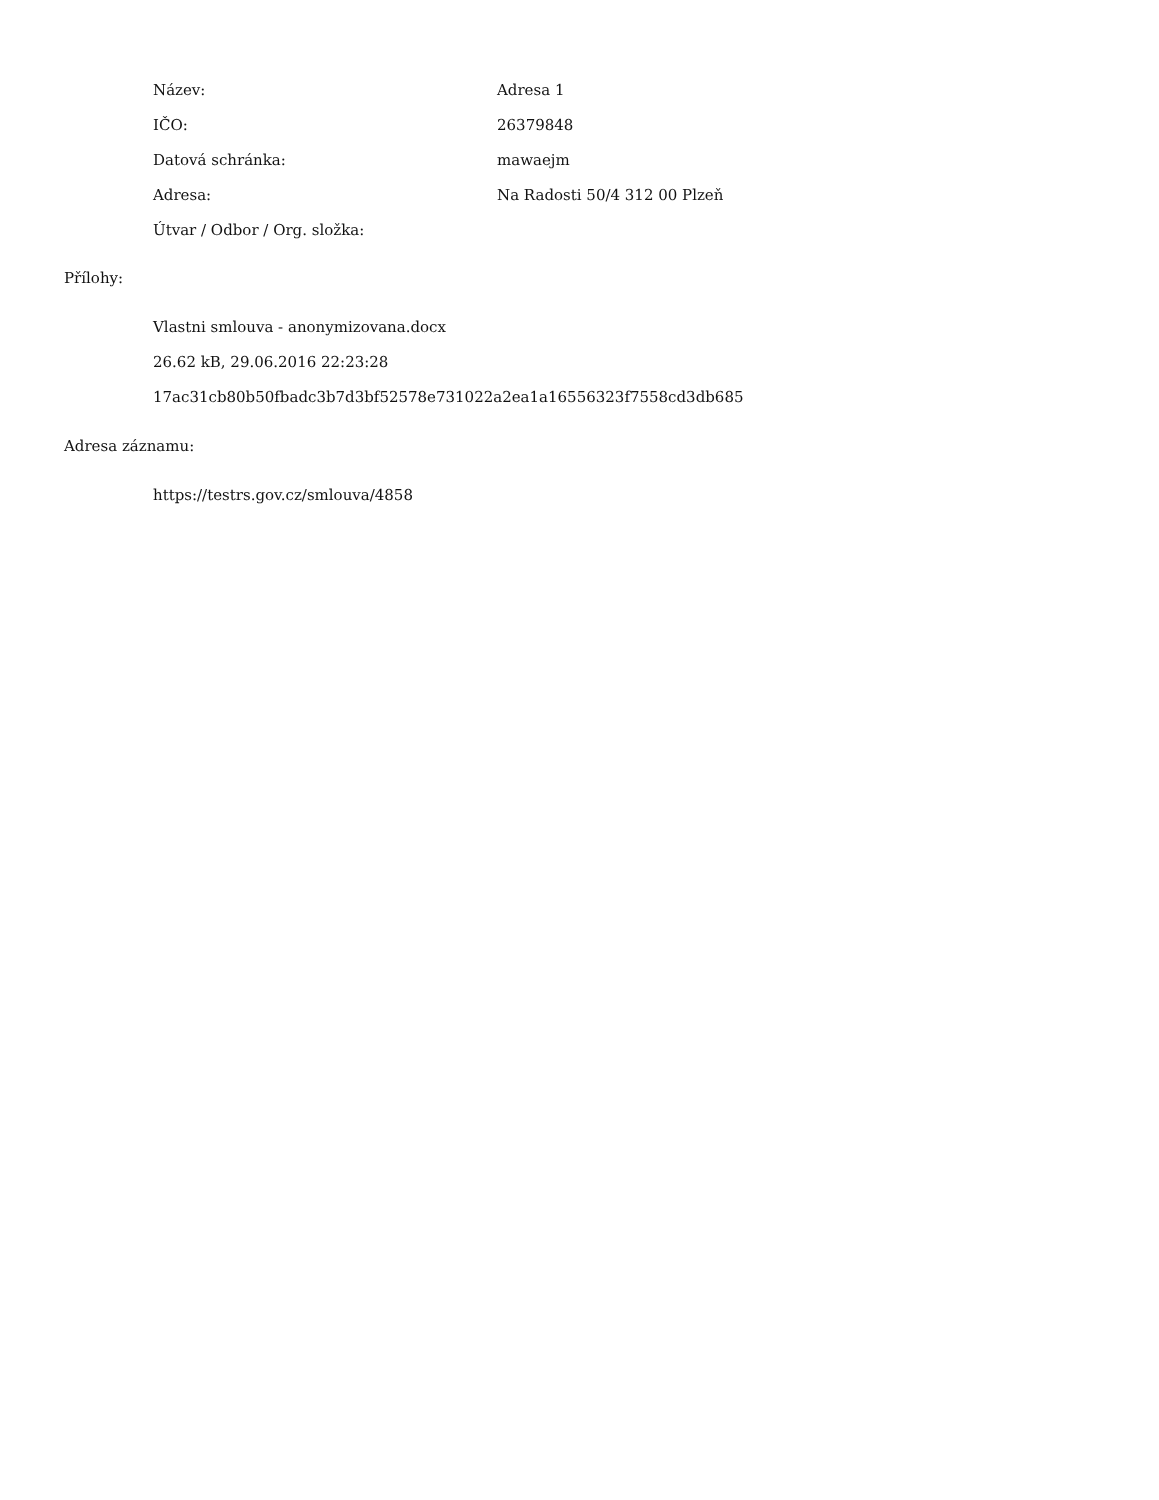| Název: | Adresa 1 |
| IČO: | 26379848 |
| Datová schránka: | mawaejm |
| Adresa: | Na Radosti 50/4 312 00 Plzeň |
| Útvar / Odbor / Org. složka: | |
Přílohy:
Vlastni smlouva - anonymizovana.docx
26.62 kB, 29.06.2016 22:23:28
17ac31cb80b50fbadc3b7d3bf52578e731022a2ea1a16556323f7558cd3db685
Adresa záznamu:
https://testrs.gov.cz/smlouva/4858